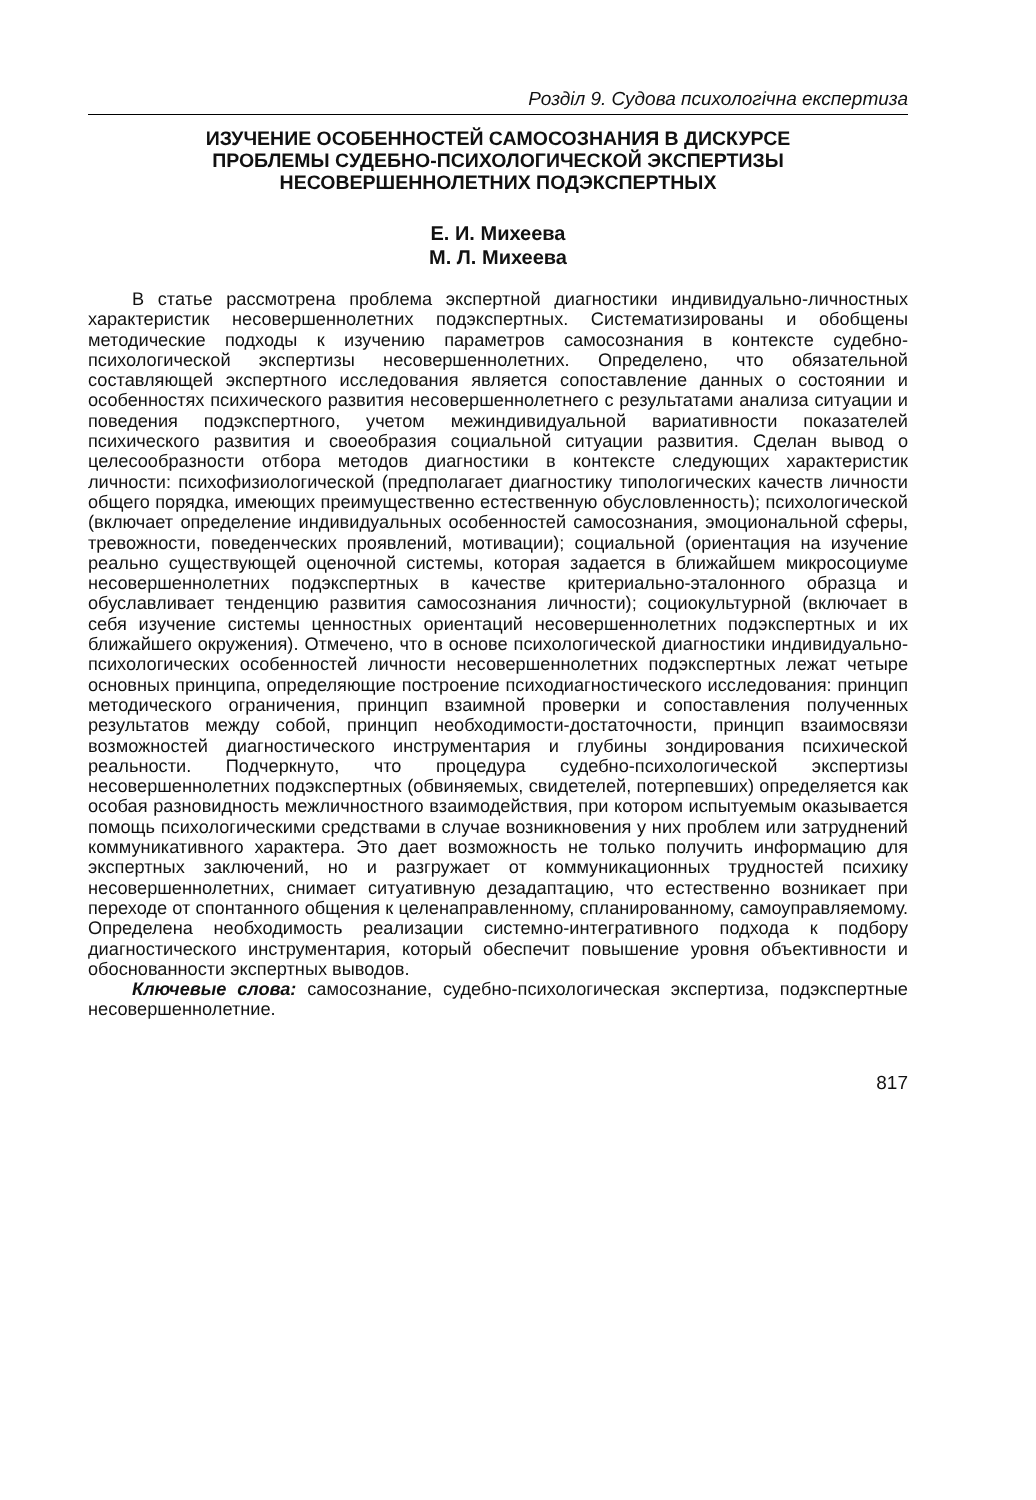Розділ 9. Судова психологічна експертиза
ИЗУЧЕНИЕ ОСОБЕННОСТЕЙ САМОСОЗНАНИЯ В ДИСКУРСЕ
ПРОБЛЕМЫ СУДЕБНО-ПСИХОЛОГИЧЕСКОЙ ЭКСПЕРТИЗЫ
НЕСОВЕРШЕННОЛЕТНИХ ПОДЭКСПЕРТНЫХ
Е. И. Михеева
М. Л. Михеева
В статье рассмотрена проблема экспертной диагностики индивидуально-личностных характеристик несовершеннолетних подэкспертных. Систематизированы и обобщены методические подходы к изучению параметров самосознания в контексте судебно-психологической экспертизы несовершеннолетних. Определено, что обязательной составляющей экспертного исследования является сопоставление данных о состоянии и особенностях психического развития несовершеннолетнего с результатами анализа ситуации и поведения подэкспертного, учетом межиндивидуальной вариативности показателей психического развития и своеобразия социальной ситуации развития. Сделан вывод о целесообразности отбора методов диагностики в контексте следующих характеристик личности: психофизиологической (предполагает диагностику типологических качеств личности общего порядка, имеющих преимущественно естественную обусловленность); психологической (включает определение индивидуальных особенностей самосознания, эмоциональной сферы, тревожности, поведенческих проявлений, мотивации); социальной (ориентация на изучение реально существующей оценочной системы, которая задается в ближайшем микросоциуме несовершеннолетних подэкспертных в качестве критериально-эталонного образца и обуславливает тенденцию развития самосознания личности); социокультурной (включает в себя изучение системы ценностных ориентаций несовершеннолетних подэкспертных и их ближайшего окружения). Отмечено, что в основе психологической диагностики индивидуально-психологических особенностей личности несовершеннолетних подэкспертных лежат четыре основных принципа, определяющие построение психодиагностического исследования: принцип методического ограничения, принцип взаимной проверки и сопоставления полученных результатов между собой, принцип необходимости-достаточности, принцип взаимосвязи возможностей диагностического инструментария и глубины зондирования психической реальности. Подчеркнуто, что процедура судебно-психологической экспертизы несовершеннолетних подэкспертных (обвиняемых, свидетелей, потерпевших) определяется как особая разновидность межличностного взаимодействия, при котором испытуемым оказывается помощь психологическими средствами в случае возникновения у них проблем или затруднений коммуникативного характера. Это дает возможность не только получить информацию для экспертных заключений, но и разгружает от коммуникационных трудностей психику несовершеннолетних, снимает ситуативную дезадаптацию, что естественно возникает при переходе от спонтанного общения к целенаправленному, спланированному, самоуправляемому. Определена необходимость реализации системно-интегративного подхода к подбору диагностического инструментария, который обеспечит повышение уровня объективности и обоснованности экспертных выводов.
Ключевые слова: самосознание, судебно-психологическая экспертиза, подэкспертные несовершеннолетние.
817